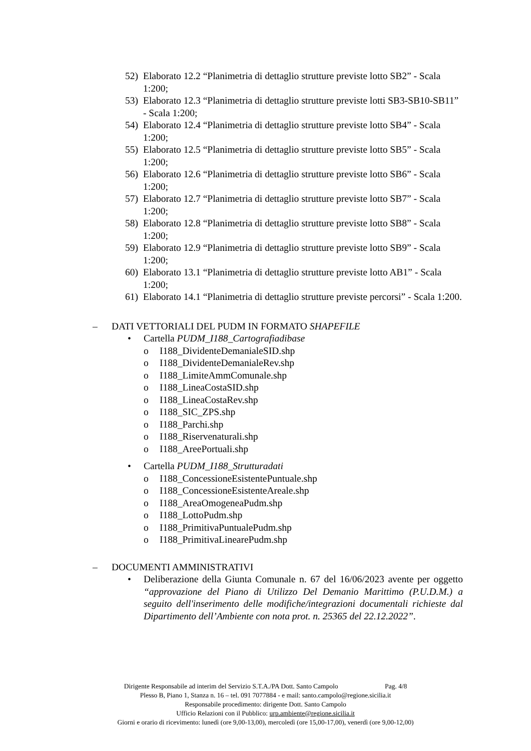52) Elaborato 12.2 “Planimetria di dettaglio strutture previste lotto SB2” - Scala 1:200;
53) Elaborato 12.3 “Planimetria di dettaglio strutture previste lotti SB3-SB10-SB11” - Scala 1:200;
54) Elaborato 12.4 “Planimetria di dettaglio strutture previste lotto SB4” - Scala 1:200;
55) Elaborato 12.5 “Planimetria di dettaglio strutture previste lotto SB5” - Scala 1:200;
56) Elaborato 12.6 “Planimetria di dettaglio strutture previste lotto SB6” - Scala 1:200;
57) Elaborato 12.7 “Planimetria di dettaglio strutture previste lotto SB7” - Scala 1:200;
58) Elaborato 12.8 “Planimetria di dettaglio strutture previste lotto SB8” - Scala 1:200;
59) Elaborato 12.9 “Planimetria di dettaglio strutture previste lotto SB9” - Scala 1:200;
60) Elaborato 13.1 “Planimetria di dettaglio strutture previste lotto AB1” - Scala 1:200;
61) Elaborato 14.1 “Planimetria di dettaglio strutture previste percorsi” - Scala 1:200.
– DATI VETTORIALI DEL PUDM IN FORMATO SHAPEFILE
• Cartella PUDM_I188_Cartografiadibase
o I188_DividenteDemanialeSID.shp
o I188_DividenteDemanialeRev.shp
o I188_LimiteAmmComunale.shp
o I188_LineaCostaSID.shp
o I188_LineaCostaRev.shp
o I188_SIC_ZPS.shp
o I188_Parchi.shp
o I188_Riservenaturali.shp
o I188_AreePortuali.shp
• Cartella PUDM_I188_Strutturadati
o I188_ConcessioneEsistentePuntuale.shp
o I188_ConcessioneEsistenteAreale.shp
o I188_AreaOmogeneaPudm.shp
o I188_LottoPudm.shp
o I188_PrimitivaPuntualePudm.shp
o I188_PrimitivaLinearePudm.shp
– DOCUMENTI AMMINISTRATIVI
• Deliberazione della Giunta Comunale n. 67 del 16/06/2023 avente per oggetto “approvazione del Piano di Utilizzo Del Demanio Marittimo (P.U.D.M.) a seguito dell'inserimento delle modifiche/integrazioni documentali richieste dal Dipartimento dell’Ambiente con nota prot. n. 25365 del 22.12.2022”.
Dirigente Responsabile ad interim del Servizio S.T.A./PA Dott. Santo Campolo Pag. 4/8
Plesso B, Piano 1, Stanza n. 16 – tel. 091 7077884 - e mail: santo.campolo@regione.sicilia.it
Responsabile procedimento: dirigente Dott. Santo Campolo
Ufficio Relazioni con il Pubblico: urp.ambiente@regione.sicilia.it
Giorni e orario di ricevimento: lunedì (ore 9,00-13,00), mercoledì (ore 15,00-17,00), venerdì (ore 9,00-12,00)